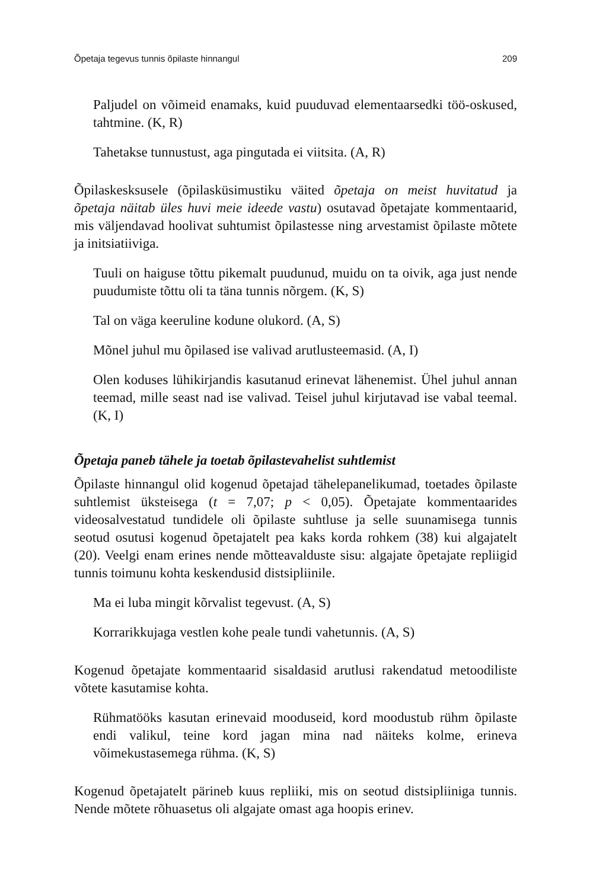Õpetaja tegevus tunnis õpilaste hinnangul 209
Paljudel on võimeid enamaks, kuid puuduvad elementaarsedki töö-oskused, tahtmine. (K, R)
Tahetakse tunnustust, aga pingutada ei viitsita. (A, R)
Õpilaskesksusele (õpilasküsimustiku väited õpetaja on meist huvitatud ja õpetaja näitab üles huvi meie ideede vastu) osutavad õpetajate kommentaarid, mis väljendavad hoolivat suhtumist õpilastesse ning arvestamist õpilaste mõtete ja initsiatiiviga.
Tuuli on haiguse tõttu pikemalt puudunud, muidu on ta oivik, aga just nende puudumiste tõttu oli ta täna tunnis nõrgem. (K, S)
Tal on väga keeruline kodune olukord. (A, S)
Mõnel juhul mu õpilased ise valivad arutlusteemasid. (A, I)
Olen koduses lühikirjandis kasutanud erinevat lähenemist. Ühel juhul annan teemad, mille seast nad ise valivad. Teisel juhul kirjutavad ise vabal teemal. (K, I)
Õpetaja paneb tähele ja toetab õpilastevahelist suhtlemist
Õpilaste hinnangul olid kogenud õpetajad tähelepanelikumad, toetades õpilaste suhtlemist üksteisega (t = 7,07; p < 0,05). Õpetajate kommentaarides videosalvestatud tundidele oli õpilaste suhtluse ja selle suunamisega tunnis seotud osutusi kogenud õpetajatelt pea kaks korda rohkem (38) kui algajatelt (20). Veelgi enam erines nende mõtteavalduste sisu: algajate õpetajate repliigid tunnis toimunu kohta keskendusid distsipliinile.
Ma ei luba mingit kõrvalist tegevust. (A, S)
Korrarikkujaga vestlen kohe peale tundi vahetunnis. (A, S)
Kogenud õpetajate kommentaarid sisaldasid arutlusi rakendatud metoodiliste võtete kasutamise kohta.
Rühmatööks kasutan erinevaid mooduseid, kord moodustub rühm õpilaste endi valikul, teine kord jagan mina nad näiteks kolme, erineva võimekustasemega rühma. (K, S)
Kogenud õpetajatelt pärineb kuus repliiki, mis on seotud distsipliiniga tunnis. Nende mõtete rõhuasetus oli algajate omast aga hoopis erinev.